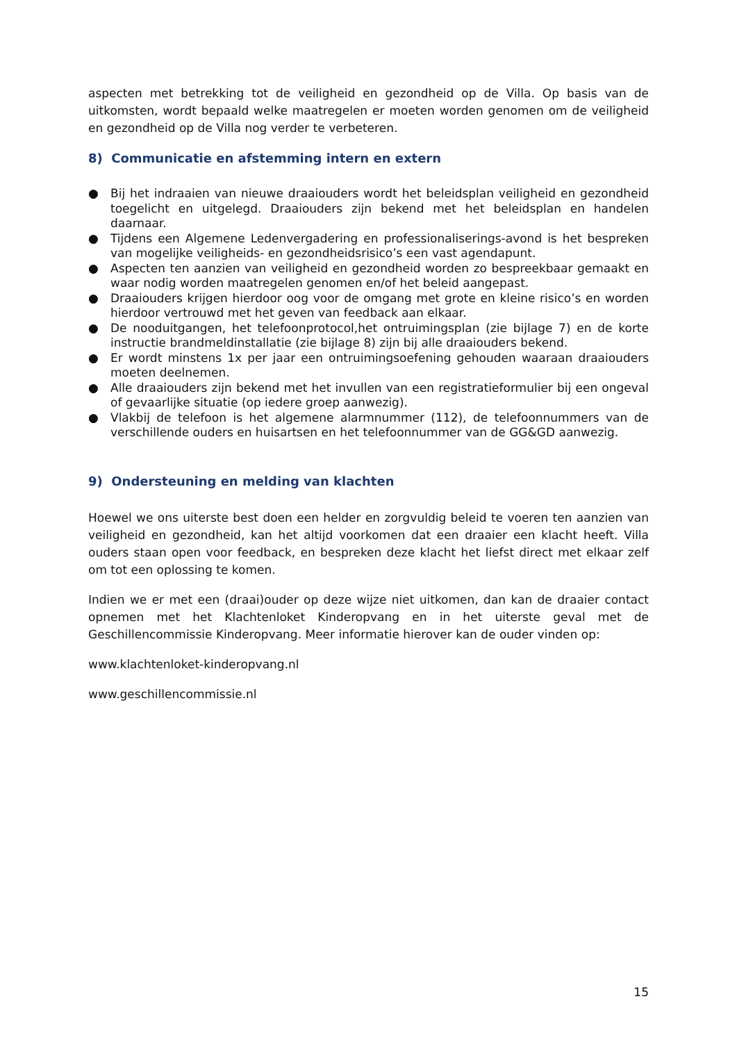aspecten met betrekking tot de veiligheid en gezondheid op de Villa. Op basis van de uitkomsten, wordt bepaald welke maatregelen er moeten worden genomen om de veiligheid en gezondheid op de Villa nog verder te verbeteren.
8) Communicatie en afstemming intern en extern
● Bij het indraaien van nieuwe draaiouders wordt het beleidsplan veiligheid en gezondheid toegelicht en uitgelegd. Draaiouders zijn bekend met het beleidsplan en handelen daarnaar.
● Tijdens een Algemene Ledenvergadering en professionaliserings-avond is het bespreken van mogelijke veiligheids- en gezondheidsrisico’s een vast agendapunt.
● Aspecten ten aanzien van veiligheid en gezondheid worden zo bespreekbaar gemaakt en waar nodig worden maatregelen genomen en/of het beleid aangepast.
● Draaiouders krijgen hierdoor oog voor de omgang met grote en kleine risico’s en worden hierdoor vertrouwd met het geven van feedback aan elkaar.
● De nooduitgangen, het telefoonprotocol,het ontruimingsplan (zie bijlage 7) en de korte instructie brandmeldinstallatie (zie bijlage 8) zijn bij alle draaiouders bekend.
● Er wordt minstens 1x per jaar een ontruimingsoefening gehouden waaraan draaiouders moeten deelnemen.
● Alle draaiouders zijn bekend met het invullen van een registratieformulier bij een ongeval of gevaarlijke situatie (op iedere groep aanwezig).
● Vlakbij de telefoon is het algemene alarmnummer (112), de telefoonnummers van de verschillende ouders en huisartsen en het telefoonnummer van de GG&GD aanwezig.
9) Ondersteuning en melding van klachten
Hoewel we ons uiterste best doen een helder en zorgvuldig beleid te voeren ten aanzien van veiligheid en gezondheid, kan het altijd voorkomen dat een draaier een klacht heeft. Villa ouders staan open voor feedback, en bespreken deze klacht het liefst direct met elkaar zelf om tot een oplossing te komen.
Indien we er met een (draai)ouder op deze wijze niet uitkomen, dan kan de draaier contact opnemen met het Klachtenloket Kinderopvang en in het uiterste geval met de Geschillencommissie Kinderopvang. Meer informatie hierover kan de ouder vinden op:
www.klachtenloket-kinderopvang.nl
www.geschillencommissie.nl
15